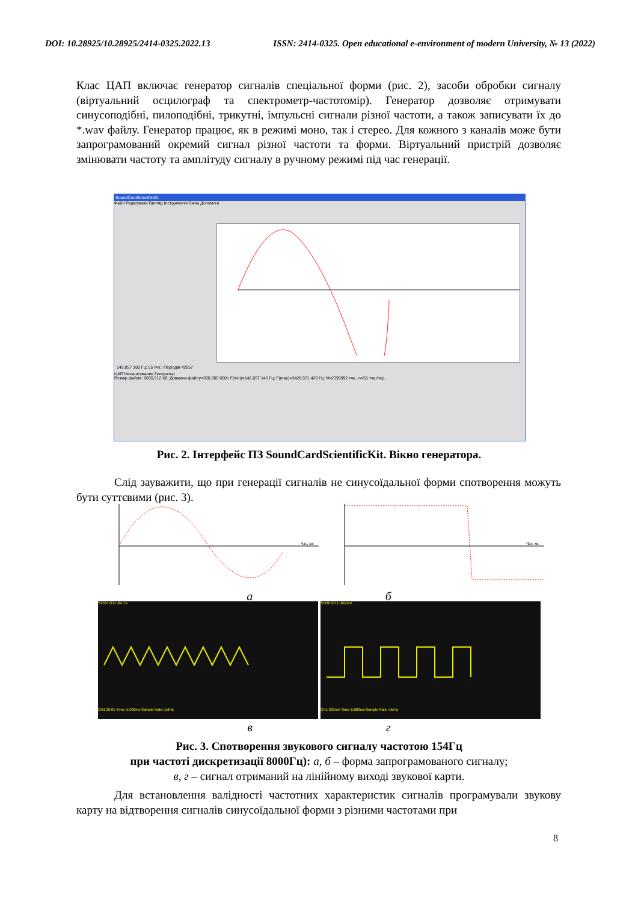DOI: 10.28925/10.28925/2414-0325.2022.13 ISSN: 2414-0325. Open educational e-environment of modern University, № 13 (2022)
Клас ЦАП включає генератор сигналів спеціальної форми (рис. 2), засоби обробки сигналу (віртуальний осцилограф та спектрометр-частотомір). Генератор дозволяє отримувати синусоподібні, пилоподібні, трикутні, імпульсні сигнали різної частоти, а також записувати їх до *.wav файлу. Генератор працює, як в режимі моно, так і стерео. Для кожного з каналів може бути запрограмований окремий сигнал різної частоти та форми. Віртуальний пристрій дозволяє змінювати частоту та амплітуду сигналу в ручному режимі під час генерації.
SoundCardScientificKit
Файл Редагувати Вигляд Інструменти Вікна Допомога
142,857 100 Гц; 55 тчк.; Періодів 42857
ЦАП Налаштування Генератор
Розмір файла: 9600,012 Кб; Довжина файлу=300,000 000с F(min)=142,857 143 Гц; F(max)=3428,571 429 Гц; N=2399992 тчк.; n=55 тчк./пер.
Рис. 2. Інтерфейс ПЗ SoundCardScientificKit. Вікно генератора.
Слід зауважити, що при генерації сигналів не синусоїдальної форми спотворення можуть бути суттєвими (рис. 3).
Час, мс
Час, мс
а б
STOP CH1 -84.7VCH1 20.0V Time: 5.000ms Sample Rate: 1MHz STOP CH1 -847mVCH1 200mV Time: 5.000ms Sample Rate: 1MHz
в г
Рис. 3. Спотворення звукового сигналу частотою 154Гц
при частоті дискретизації 8000Гц): а, б – форма запрограмованого сигналу;
в, г – сигнал отриманий на лінійному виході звукової карти.
Для встановлення валідності частотних характеристик сигналів програмували звукову карту на відтворення сигналів синусоїдальної форми з різними частотами при
8